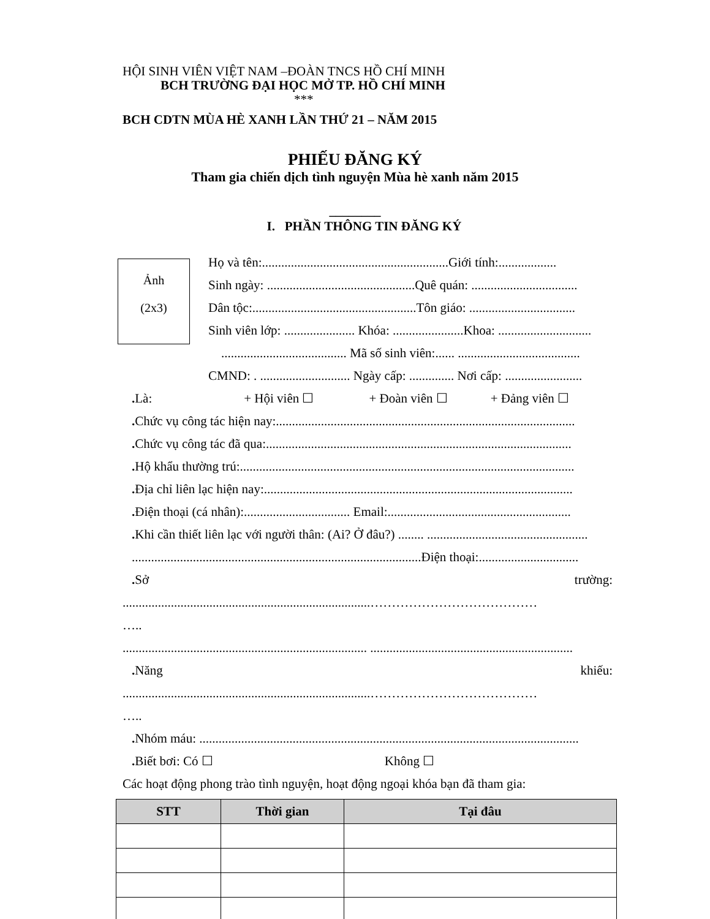HỘI SINH VIÊN VIỆT NAM –ĐOÀN TNCS HỒ CHÍ MINH
BCH TRƯỜNG ĐẠI HỌC MỞ TP. HỒ CHÍ MINH
***
BCH CDTN MÙA HÈ XANH LẦN THỨ 21 – NĂM 2015
PHIẾU ĐĂNG KÝ
Tham gia chiến dịch tình nguyện Mùa hè xanh năm 2015
________
I. PHẦN THÔNG TIN ĐĂNG KÝ
Ảnh
(2x3)
Họ và tên:..........................................................Giới tính:..................
Sinh ngày: ..............................................Quê quán: .................................
Dân tộc:...................................................Tôn giáo: .................................
Sinh viên lớp: ...................... Khóa: ......................Khoa: .............................
....................................... Mã số sinh viên:...... ......................................
CMND: . ............................ Ngày cấp: .............. Nơi cấp: ........................
. Là: + Hội viên ☐ + Đoàn viên ☐ + Đảng viên ☐
. Chức vụ công tác hiện nay:.............................................................................................
. Chức vụ công tác đã qua:...............................................................................................
. Hộ khẩu thường trú:........................................................................................................
. Địa chỉ liên lạc hiện nay:................................................................................................
. Điện thoại (cá nhân):................................. Email:.........................................................
. Khi cần thiết liên lạc với người thân: (Ai? Ở đâu?) ........ ..................................................
..........................................................................................Điện thoại:...............................
. Sở trường:
.............................................................................…………………………………
…..
............................................................................ ...............................................................
. Năng khiếu:
.............................................................................…………………………………
…..
. Nhóm máu: ......................................................................................................................
. Biết bơi: Có ☐ Không ☐
Các hoạt động phong trào tình nguyện, hoạt động ngoại khóa bạn đã tham gia:
| STT | Thời gian | Tại đâu |
| --- | --- | --- |